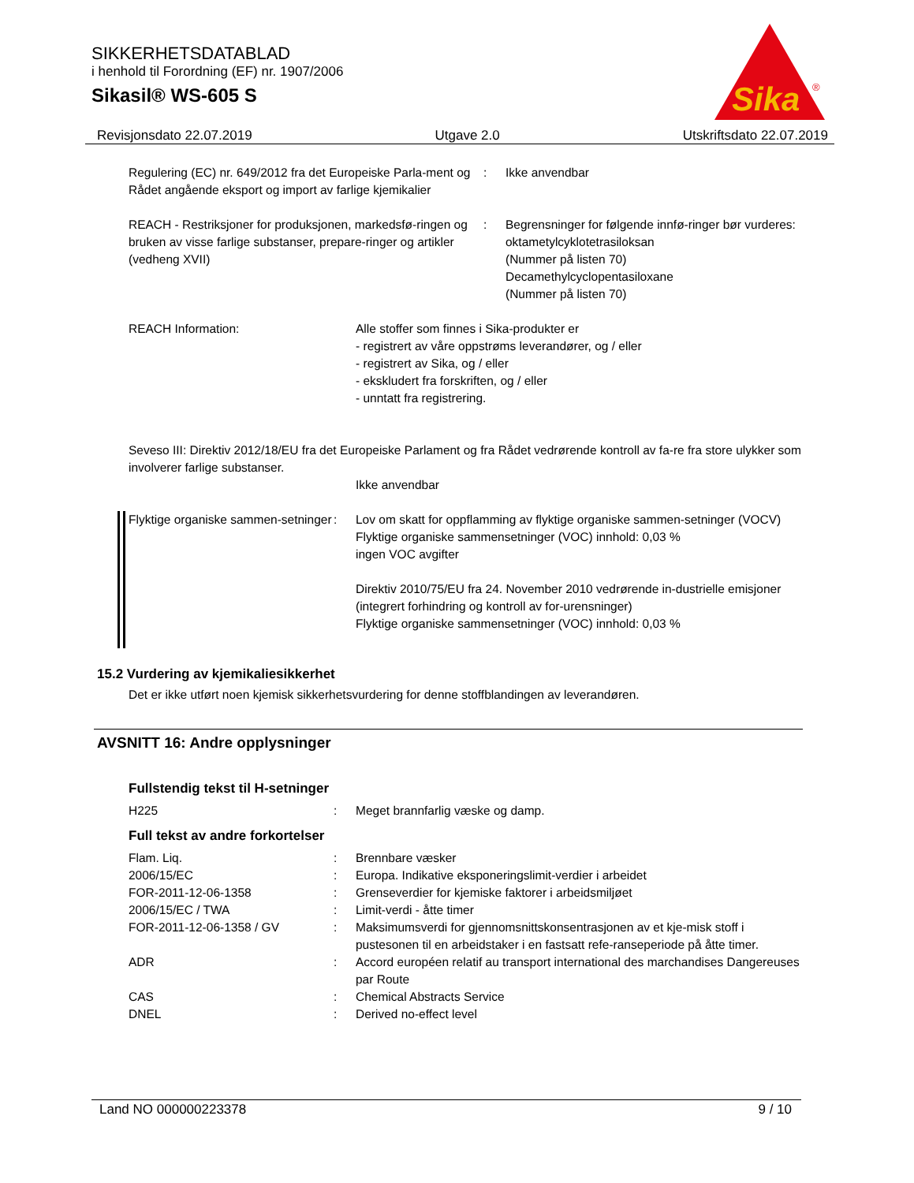SIKKERHETSDATABLAD
i henhold til Forordning (EF) nr. 1907/2006
Sikasil® WS-605 S
Sika
®
Revisjonsdato 22.07.2019 Utgave 2.0 Utskriftsdato 22.07.2019
Regulering (EC) nr. 649/2012 fra det Europeiske Parla-ment og Rådet angående eksport og import av farlige kjemikalier
: Ikke anvendbar
REACH - Restriksjoner for produksjonen, markedsfø-ringen og bruken av visse farlige substanser, prepare-ringer og artikler (vedheng XVII)
: Begrensninger for følgende innfø-ringer bør vurderes:
oktametylcyklotetrasiloksan
(Nummer på listen 70)
Decamethylcyclopentasiloxane
(Nummer på listen 70)
REACH Information: Alle stoffer som finnes i Sika-produkter er
- registrert av våre oppstrøms leverandører, og / eller
- registrert av Sika, og / eller
- ekskludert fra forskriften, og / eller
- unntatt fra registrering.
Seveso III: Direktiv 2012/18/EU fra det Europeiske Parlament og fra Rådet vedrørende kontroll av fa-re fra store ulykker som involverer farlige substanser.
Ikke anvendbar
Flyktige organiske sammen-setninger
: Lov om skatt for oppflamming av flyktige organiske sammen-setninger (VOCV)
Flyktige organiske sammensetninger (VOC) innhold: 0,03 %
ingen VOC avgifter
Direktiv 2010/75/EU fra 24. November 2010 vedrørende in-dustrielle emisjoner (integrert forhindring og kontroll av for-urensninger)
Flyktige organiske sammensetninger (VOC) innhold: 0,03 %
15.2 Vurdering av kjemikaliesikkerhet
Det er ikke utført noen kjemisk sikkerhetsvurdering for denne stoffblandingen av leverandøren.
AVSNITT 16: Andre opplysninger
Fullstendig tekst til H-setninger
H225 : Meget brannfarlig væske og damp.
Full tekst av andre forkortelser
Flam. Liq. : Brennbare væsker
2006/15/EC : Europa. Indikative eksponeringslimit-verdier i arbeidet
FOR-2011-12-06-1358 : Grenseverdier for kjemiske faktorer i arbeidsmiljøet
2006/15/EC / TWA : Limit-verdi - åtte timer
FOR-2011-12-06-1358 / GV : Maksimumsverdi for gjennomsnittskonsentrasjonen av et kje-misk stoff i pustesonen til en arbeidstaker i en fastsatt refe-ranseperiode på åtte timer.
ADR : Accord européen relatif au transport international des marchandises Dangereuses par Route
CAS : Chemical Abstracts Service
DNEL : Derived no-effect level
Land NO 000000223378 9 / 10